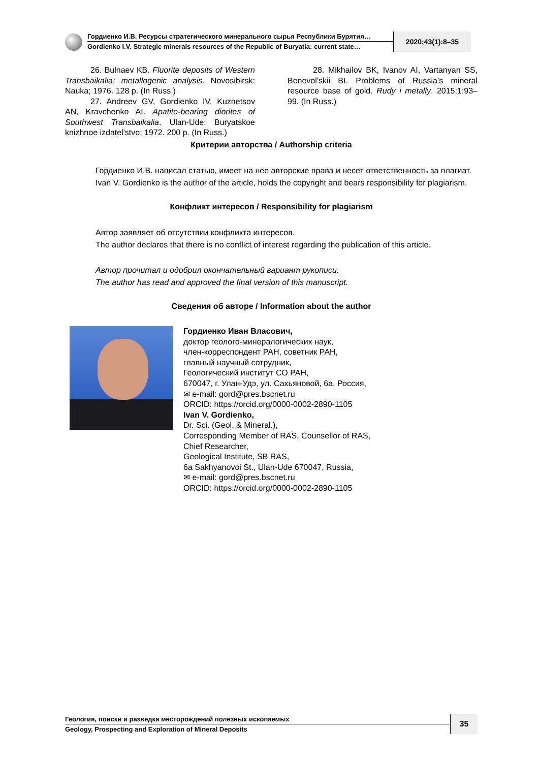Гордиенко И.В. Ресурсы стратегического минерального сырья Республики Бурятия…
Gordienko I.V. Strategic minerals resources of the Republic of Buryatia: current state…
2020;43(1):8–35
26. Bulnaev KB. Fluorite deposits of Western Transbaikalia: metallogenic analysis. Novosibirsk: Nauka; 1976. 128 p. (In Russ.)
27. Andreev GV, Gordienko IV, Kuznetsov AN, Kravchenko AI. Apatite-bearing diorites of Southwest Transbaikalia. Ulan-Ude: Buryatskoe knizhnoe izdatel'stvo; 1972. 200 p. (In Russ.)
28. Mikhailov BK, Ivanov AI, Vartanyan SS, Benevol'skii BI. Problems of Russia’s mineral resource base of gold. Rudy i metally. 2015;1:93–99. (In Russ.)
Критерии авторства / Authorship criteria
Гордиенко И.В. написал статью, имеет на нее авторские права и несет ответственность за плагиат.
Ivan V. Gordienko is the author of the article, holds the copyright and bears responsibility for plagiarism.
Конфликт интересов / Responsibility for plagiarism
Автор заявляет об отсутствии конфликта интересов.
The author declares that there is no conflict of interest regarding the publication of this article.
Автор прочитал и одобрил окончательный вариант рукописи.
The author has read and approved the final version of this manuscript.
Сведения об авторе / Information about the author
Гордиенко Иван Власович,
доктор геолого-минералогических наук,
член-корреспондент РАН, советник РАН,
главный научный сотрудник,
Геологический институт СО РАН,
670047, г. Улан-Удэ, ул. Сахьяновой, 6а, Россия,
✉ e-mail: gord@pres.bscnet.ru
ORCID: https://orcid.org/0000-0002-2890-1105
Ivan V. Gordienko,
Dr. Sci. (Geol. & Mineral.),
Corresponding Member of RAS, Counsellor of RAS,
Chief Researcher,
Geological Institute, SB RAS,
6a Sakhyanovoi St., Ulan-Ude 670047, Russia,
✉ e-mail: gord@pres.bscnet.ru
ORCID: https://orcid.org/0000-0002-2890-1105
Геология, поиски и разведка месторождений полезных ископаемых
Geology, Prospecting and Exploration of Mineral Deposits
35